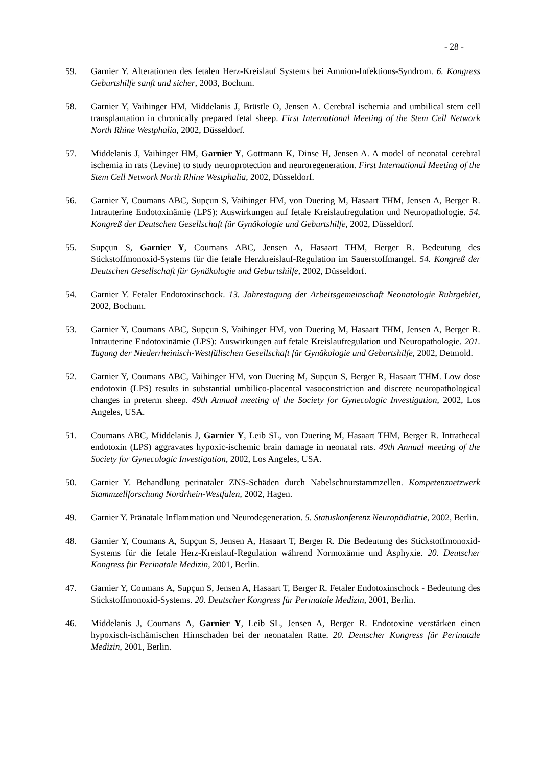- 28 -
59. Garnier Y. Alterationen des fetalen Herz-Kreislauf Systems bei Amnion-Infektions-Syndrom. 6. Kongress Geburtshilfe sanft und sicher, 2003, Bochum.
58. Garnier Y, Vaihinger HM, Middelanis J, Brüstle O, Jensen A. Cerebral ischemia and umbilical stem cell transplantation in chronically prepared fetal sheep. First International Meeting of the Stem Cell Network North Rhine Westphalia, 2002, Düsseldorf.
57. Middelanis J, Vaihinger HM, Garnier Y, Gottmann K, Dinse H, Jensen A. A model of neonatal cerebral ischemia in rats (Levine) to study neuroprotection and neuroregeneration. First International Meeting of the Stem Cell Network North Rhine Westphalia, 2002, Düsseldorf.
56. Garnier Y, Coumans ABC, Supçun S, Vaihinger HM, von Duering M, Hasaart THM, Jensen A, Berger R. Intrauterine Endotoxinämie (LPS): Auswirkungen auf fetale Kreislaufregulation und Neuropathologie. 54. Kongreß der Deutschen Gesellschaft für Gynäkologie und Geburtshilfe, 2002, Düsseldorf.
55. Supçun S, Garnier Y, Coumans ABC, Jensen A, Hasaart THM, Berger R. Bedeutung des Stickstoffmonoxid-Systems für die fetale Herzkreislauf-Regulation im Sauerstoffmangel. 54. Kongreß der Deutschen Gesellschaft für Gynäkologie und Geburtshilfe, 2002, Düsseldorf.
54. Garnier Y. Fetaler Endotoxinschock. 13. Jahrestagung der Arbeitsgemeinschaft Neonatologie Ruhrgebiet, 2002, Bochum.
53. Garnier Y, Coumans ABC, Supçun S, Vaihinger HM, von Duering M, Hasaart THM, Jensen A, Berger R. Intrauterine Endotoxinämie (LPS): Auswirkungen auf fetale Kreislaufregulation und Neuropathologie. 201. Tagung der Niederrheinisch-Westfälischen Gesellschaft für Gynäkologie und Geburtshilfe, 2002, Detmold.
52. Garnier Y, Coumans ABC, Vaihinger HM, von Duering M, Supçun S, Berger R, Hasaart THM. Low dose endotoxin (LPS) results in substantial umbilico-placental vasoconstriction and discrete neuropathological changes in preterm sheep. 49th Annual meeting of the Society for Gynecologic Investigation, 2002, Los Angeles, USA.
51. Coumans ABC, Middelanis J, Garnier Y, Leib SL, von Duering M, Hasaart THM, Berger R. Intrathecal endotoxin (LPS) aggravates hypoxic-ischemic brain damage in neonatal rats. 49th Annual meeting of the Society for Gynecologic Investigation, 2002, Los Angeles, USA.
50. Garnier Y. Behandlung perinataler ZNS-Schäden durch Nabelschnurstammzellen. Kompetenznetzwerk Stammzellforschung Nordrhein-Westfalen, 2002, Hagen.
49. Garnier Y. Pränatale Inflammation und Neurodegeneration. 5. Statuskonferenz Neuropädiatrie, 2002, Berlin.
48. Garnier Y, Coumans A, Supçun S, Jensen A, Hasaart T, Berger R. Die Bedeutung des Stickstoffmonoxid-Systems für die fetale Herz-Kreislauf-Regulation während Normoxämie und Asphyxie. 20. Deutscher Kongress für Perinatale Medizin, 2001, Berlin.
47. Garnier Y, Coumans A, Supçun S, Jensen A, Hasaart T, Berger R. Fetaler Endotoxinschock - Bedeutung des Stickstoffmonoxid-Systems. 20. Deutscher Kongress für Perinatale Medizin, 2001, Berlin.
46. Middelanis J, Coumans A, Garnier Y, Leib SL, Jensen A, Berger R. Endotoxine verstärken einen hypoxisch-ischämischen Hirnschaden bei der neonatalen Ratte. 20. Deutscher Kongress für Perinatale Medizin, 2001, Berlin.